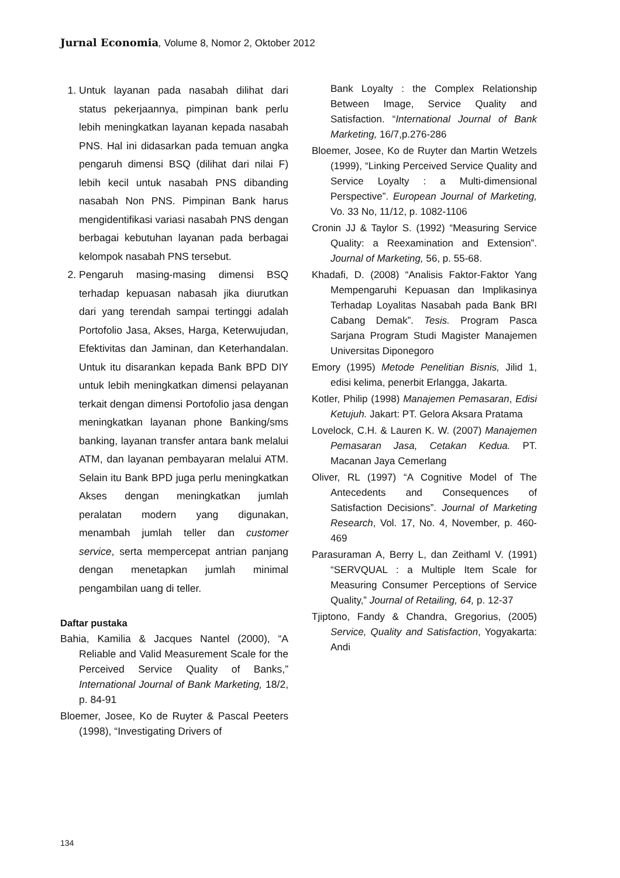Jurnal Economia, Volume 8, Nomor 2, Oktober 2012
1. Untuk layanan pada nasabah dilihat dari status pekerjaannya, pimpinan bank perlu lebih meningkatkan layanan kepada nasabah PNS. Hal ini didasarkan pada temuan angka pengaruh dimensi BSQ (dilihat dari nilai F) lebih kecil untuk nasabah PNS dibanding nasabah Non PNS. Pimpinan Bank harus mengidentifikasi variasi nasabah PNS dengan berbagai kebutuhan layanan pada berbagai kelompok nasabah PNS tersebut.
2. Pengaruh masing-masing dimensi BSQ terhadap kepuasan nabasah jika diurutkan dari yang terendah sampai tertinggi adalah Portofolio Jasa, Akses, Harga, Keterwujudan, Efektivitas dan Jaminan, dan Keterhandalan. Untuk itu disarankan kepada Bank BPD DIY untuk lebih meningkatkan dimensi pelayanan terkait dengan dimensi Portofolio jasa dengan meningkatkan layanan phone Banking/sms banking, layanan transfer antara bank melalui ATM, dan layanan pembayaran melalui ATM. Selain itu Bank BPD juga perlu meningkatkan Akses dengan meningkatkan jumlah peralatan modern yang digunakan, menambah jumlah teller dan customer service, serta mempercepat antrian panjang dengan menetapkan jumlah minimal pengambilan uang di teller.
Daftar pustaka
Bahia, Kamilia & Jacques Nantel (2000), “A Reliable and Valid Measurement Scale for the Perceived Service Quality of Banks,” International Journal of Bank Marketing, 18/2, p. 84-91
Bloemer, Josee, Ko de Ruyter & Pascal Peeters (1998), “Investigating Drivers of
Bank Loyalty : the Complex Relationship Between Image, Service Quality and Satisfaction. “International Journal of Bank Marketing, 16/7,p.276-286
Bloemer, Josee, Ko de Ruyter dan Martin Wetzels (1999), “Linking Perceived Service Quality and Service Loyalty : a Multi-dimensional Perspective”. European Journal of Marketing, Vo. 33 No, 11/12, p. 1082-1106
Cronin JJ & Taylor S. (1992) “Measuring Service Quality: a Reexamination and Extension”. Journal of Marketing, 56, p. 55-68.
Khadafi, D. (2008) “Analisis Faktor-Faktor Yang Mempengaruhi Kepuasan dan Implikasinya Terhadap Loyalitas Nasabah pada Bank BRI Cabang Demak”. Tesis. Program Pasca Sarjana Program Studi Magister Manajemen Universitas Diponegoro
Emory (1995) Metode Penelitian Bisnis, Jilid 1, edisi kelima, penerbit Erlangga, Jakarta.
Kotler, Philip (1998) Manajemen Pemasaran, Edisi Ketujuh. Jakart: PT. Gelora Aksara Pratama
Lovelock, C.H. & Lauren K. W. (2007) Manajemen Pemasaran Jasa, Cetakan Kedua. PT. Macanan Jaya Cemerlang
Oliver, RL (1997) “A Cognitive Model of The Antecedents and Consequences of Satisfaction Decisions”. Journal of Marketing Research, Vol. 17, No. 4, November, p. 460-469
Parasuraman A, Berry L, dan Zeithaml V. (1991) “SERVQUAL : a Multiple Item Scale for Measuring Consumer Perceptions of Service Quality,” Journal of Retailing, 64, p. 12-37
Tjiptono, Fandy & Chandra, Gregorius, (2005) Service, Quality and Satisfaction, Yogyakarta: Andi
134